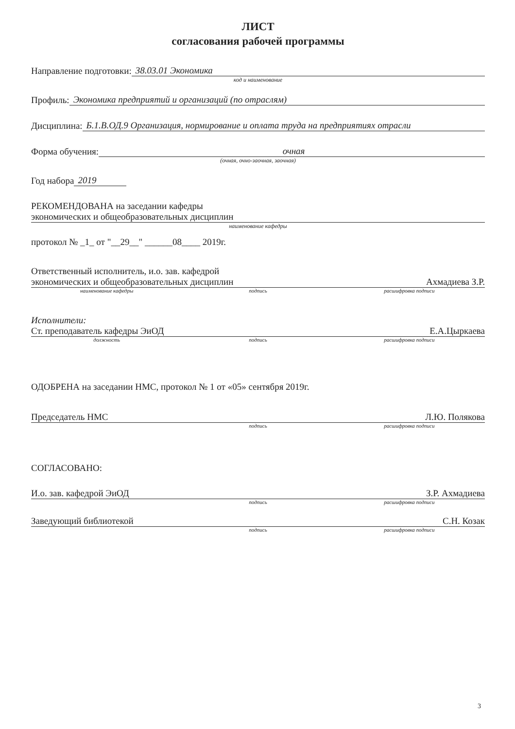ЛИСТ
согласования рабочей программы
Направление подготовки: 38.03.01 Экономика
код и наименование
Профиль: Экономика предприятий и организаций (по отраслям)
Дисциплина: Б.1.В.ОД.9 Организация, нормирование и оплата труда на предприятиях отрасли
Форма обучения: очная
(очная, очно-заочная, заочная)
Год набора 2019
РЕКОМЕНДОВАНА на заседании кафедры
экономических и общеобразовательных дисциплин
наименование кафедры
протокол № _1_ от "__29__" ______08____ 2019г.
Ответственный исполнитель, и.о. зав. кафедрой
экономических и общеобразовательных дисциплин Ахмадиева З.Р.
наименование кафедры подпись расшифровка подписи
Исполнители:
Ст. преподаватель кафедры ЭиОД Е.А.Цыркаева
должность подпись расшифровка подписи
ОДОБРЕНА на заседании НМС, протокол № 1 от «05» сентября 2019г.
Председатель НМС Л.Ю. Полякова
подпись расшифровка подписи
СОГЛАСОВАНО:
И.о. зав. кафедрой ЭиОД З.Р. Ахмадиева
подпись расшифровка подписи
Заведующий библиотекой С.Н. Козак
подпись расшифровка подписи
3